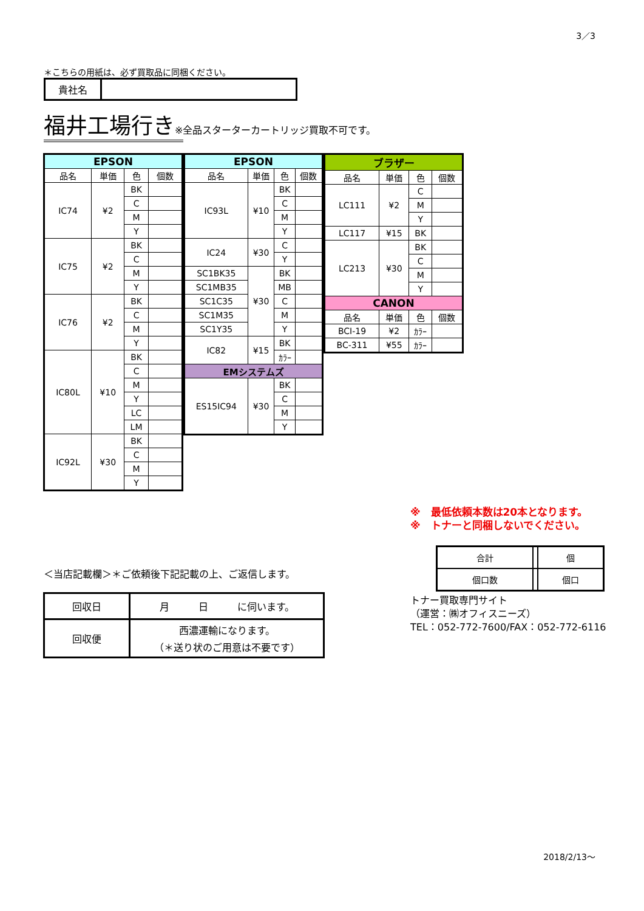3／3
＊こちらの用紙は、必ず買取品に同梱ください。
| 貴社名 | |
福井工場行き※全品スターターカートリッジ買取不可です。
| EPSON | | | |
| --- | --- | --- | --- |
| 品名 | 単価 | 色 | 個数 |
| IC74 | ¥2 | BK | |
| | | C | |
| | | M | |
| | | Y | |
| IC75 | ¥2 | BK | |
| | | C | |
| | | M | |
| | | Y | |
| IC76 | ¥2 | BK | |
| | | C | |
| | | M | |
| | | Y | |
| IC80L | ¥10 | BK | |
| | | C | |
| | | M | |
| | | Y | |
| | | LC | |
| | | LM | |
| IC92L | ¥30 | BK | |
| | | C | |
| | | M | |
| | | Y | |
| EPSON | | | |
| --- | --- | --- | --- |
| 品名 | 単価 | 色 | 個数 |
| IC93L | ¥10 | BK | |
| | | C | |
| | | M | |
| | | Y | |
| IC24 | ¥30 | C | |
| | | Y | |
| SC1BK35 | ¥30 | BK | |
| SC1MB35 | | MB | |
| SC1C35 | | C | |
| SC1M35 | | M | |
| SC1Y35 | | Y | |
| IC82 | ¥15 | BK | |
| | | ｶﾗｰ | |
| EMシステムズ | | | |
| ES15IC94 | ¥30 | BK | |
| | | C | |
| | | M | |
| | | Y | |
| ブラザー | | | |
| --- | --- | --- | --- |
| 品名 | 単価 | 色 | 個数 |
| LC111 | ¥2 | C | |
| | | M | |
| | | Y | |
| LC117 | ¥15 | BK | |
| LC213 | ¥30 | BK | |
| | | C | |
| | | M | |
| | | Y | |
| CANON | | | |
| 品名 | 単価 | 色 | 個数 |
| BCI-19 | ¥2 | ｶﾗｰ | |
| BC-311 | ¥55 | ｶﾗｰ | |
※　最低依頼本数は20本となります。
※　トナーと同梱しないでください。
| 合計 | | 個 |
| 個口数 | | 個口 |
トナー買取専門サイト
（運営：㈱オフィスニーズ）
TEL：052-772-7600/FAX：052-772-6116
＜当店記載欄＞＊ご依頼後下記記載の上、ご返信します。
| 回収日 | 月 日 に伺います。 |
| 回収便 | 西濃運輸になります。 （＊送り状のご用意は不要です） |
2018/2/13～